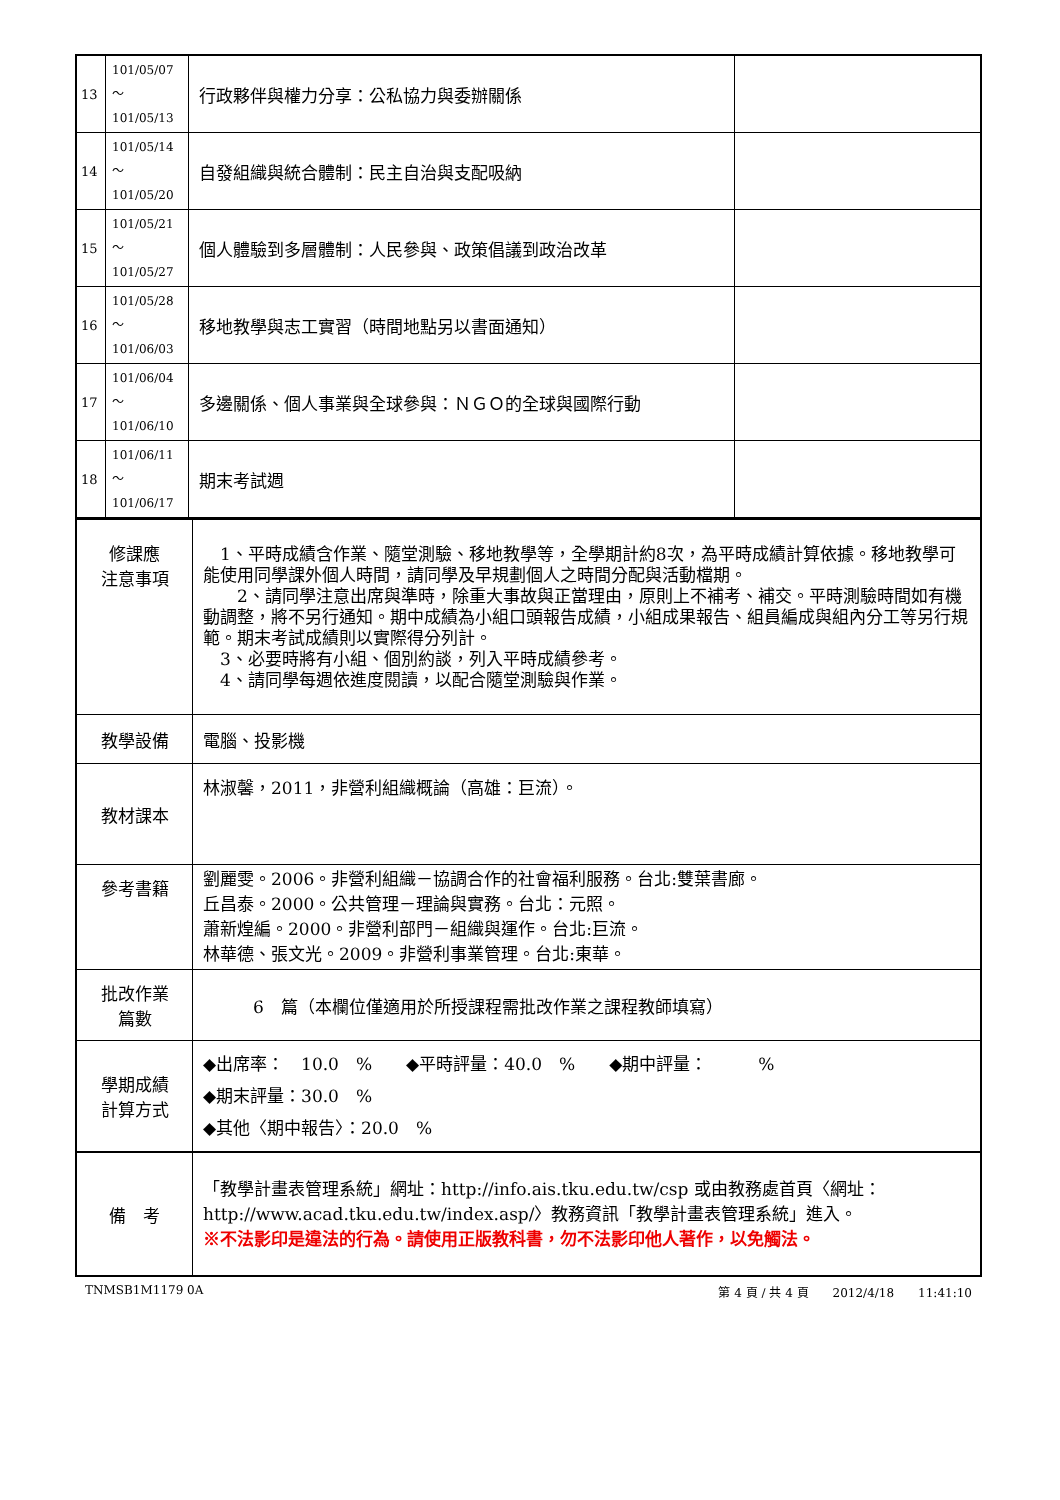| 13 | 101/05/07～ 101/05/13 | 行政夥伴與權力分享：公私協力與委辦關係 | |
| 14 | 101/05/14～ 101/05/20 | 自發組織與統合體制：民主自治與支配吸納 | |
| 15 | 101/05/21～ 101/05/27 | 個人體驗到多層體制：人民參與、政策倡議到政治改革 | |
| 16 | 101/05/28～ 101/06/03 | 移地教學與志工實習（時間地點另以書面通知） | |
| 17 | 101/06/04～ 101/06/10 | 多邊關係、個人事業與全球參與：ＮＧＯ的全球與國際行動 | |
| 18 | 101/06/11～ 101/06/17 | 期末考試週 | |
| 修課應 注意事項 | 1、平時成績含作業、隨堂測驗、移地教學等，全學期計約8次，為平時成績計算依據。移地教學可能使用同學課外個人時間，請同學及早規劃個人之時間分配與活動檔期。 2、請同學注意出席與準時，除重大事故與正當理由，原則上不補考、補交。平時測驗時間如有機動調整，將不另行通知。期中成績為小組口頭報告成績，小組成果報告、組員編成與組內分工等另行規範。期末考試成績則以實際得分列計。 3、必要時將有小組、個別約談，列入平時成績參考。 4、請同學每週依進度閱讀，以配合隨堂測驗與作業。 |
| 教學設備 | 電腦、投影機 |
| 教材課本 | 林淑馨，2011，非營利組織概論（高雄：巨流）。 |
| 參考書籍 | 劉麗雯。2006。非營利組織－協調合作的社會福利服務。台北:雙葉書廊。 丘昌泰。2000。公共管理－理論與實務。台北：元照。 蕭新煌編。2000。非營利部門－組織與運作。台北:巨流。 林華德、張文光。2009。非營利事業管理。台北:東華。 |
| 批改作業 篇數 | 6 篇（本欄位僅適用於所授課程需批改作業之課程教師填寫） |
| 學期成績 計算方式 | ◆出席率： 10.0 % ◆平時評量：40.0 % ◆期中評量： % ◆期末評量：30.0 % ◆其他〈期中報告〉：20.0 % |
| 備 考 | 「教學計畫表管理系統」網址： http://info.ais.tku.edu.tw/csp 或由教務處首頁〈網址： http://www.acad.tku.edu.tw/index.asp/ 〉教務資訊「教學計畫表管理系統」進入。 ※不法影印是違法的行為。請使用正版教科書，勿不法影印他人著作，以免觸法。 |
TNMSB1M1179 0A 第 4 頁 / 共 4 頁　　2012/4/18　　11:41:10